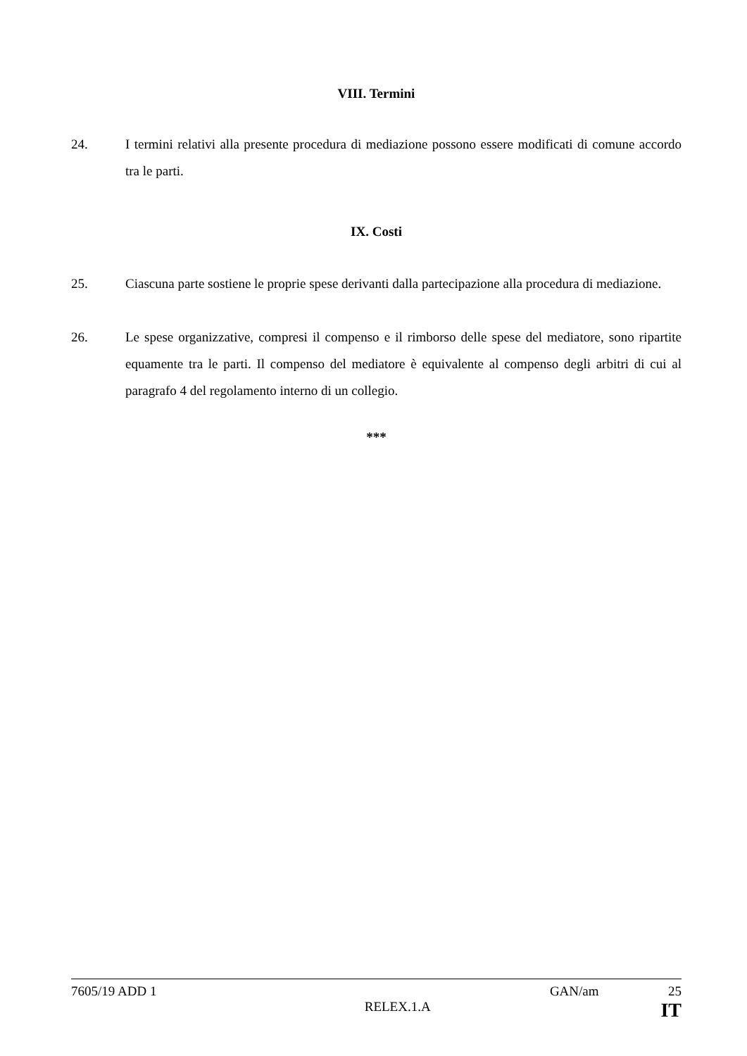VIII. Termini
24. I termini relativi alla presente procedura di mediazione possono essere modificati di comune accordo tra le parti.
IX. Costi
25. Ciascuna parte sostiene le proprie spese derivanti dalla partecipazione alla procedura di mediazione.
26. Le spese organizzative, compresi il compenso e il rimborso delle spese del mediatore, sono ripartite equamente tra le parti. Il compenso del mediatore è equivalente al compenso degli arbitri di cui al paragrafo 4 del regolamento interno di un collegio.
***
7605/19 ADD 1 GAN/am 25
RELEX.1.A IT